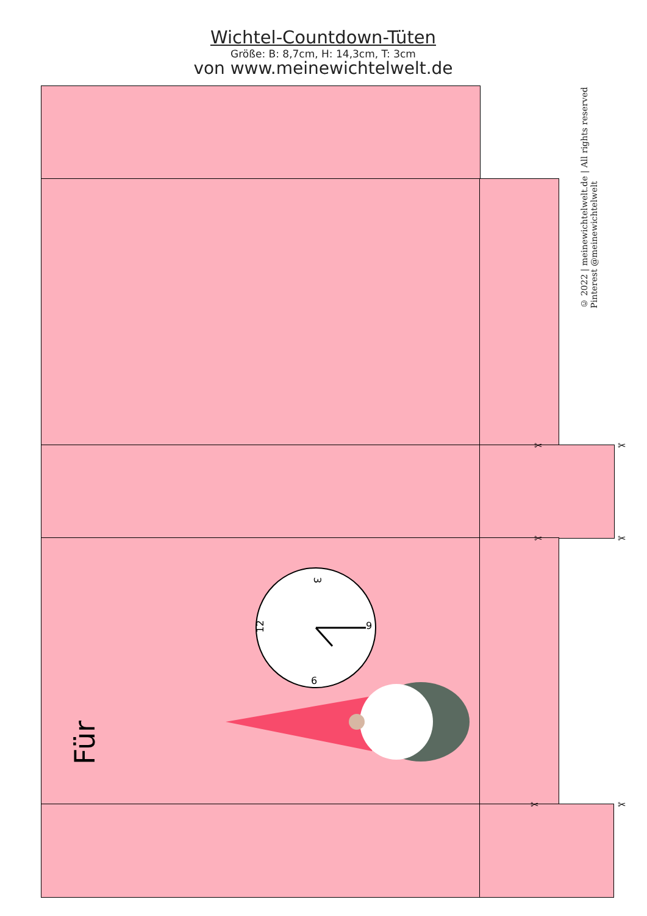Wichtel-Countdown-Tüten
Größe: B: 8,7cm, H: 14,3cm, T: 3cm
von www.meinewichtelwelt.de
✂ ✂
✂ ✂
✂ ✂
3
12
9
6
Für
© 2022 | meinewichtelwelt.de | All rights reserved
Pinterest @meinewichtelwelt